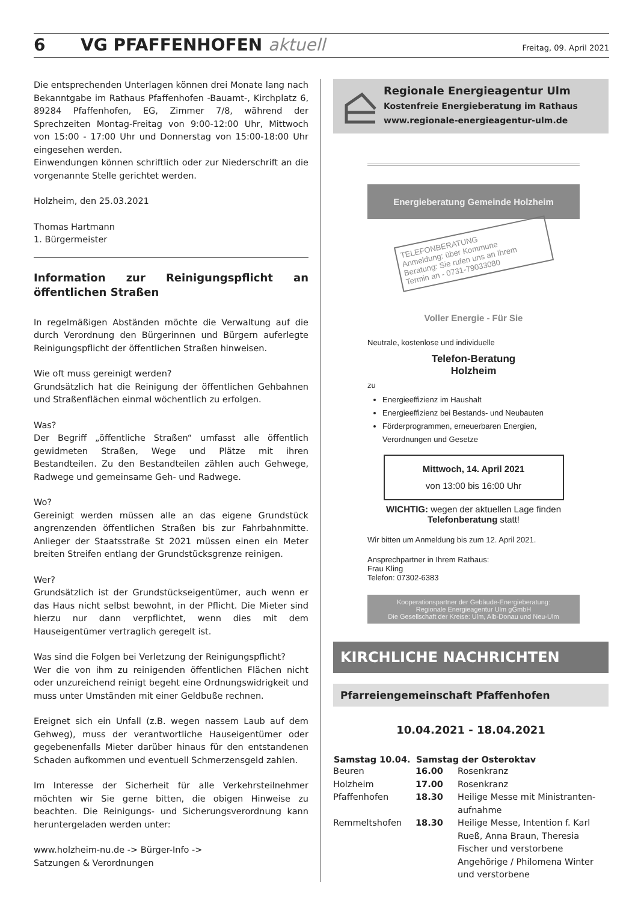6 VG PFAFFENHOFEN aktuell Freitag, 09. April 2021
Die entsprechenden Unterlagen können drei Monate lang nach Bekanntgabe im Rathaus Pfaffenhofen -Bauamt-, Kirchplatz 6, 89284 Pfaffenhofen, EG, Zimmer 7/8, während der Sprechzeiten Montag-Freitag von 9:00-12:00 Uhr, Mittwoch von 15:00 - 17:00 Uhr und Donnerstag von 15:00-18:00 Uhr eingesehen werden.
Einwendungen können schriftlich oder zur Niederschrift an die vorgenannte Stelle gerichtet werden.
Holzheim, den 25.03.2021
Thomas Hartmann
1. Bürgermeister
Information zur Reinigungspflicht an öffentlichen Straßen
In regelmäßigen Abständen möchte die Verwaltung auf die durch Verordnung den Bürgerinnen und Bürgern auferlegte Reinigungspflicht der öffentlichen Straßen hinweisen.
Wie oft muss gereinigt werden?
Grundsätzlich hat die Reinigung der öffentlichen Gehbahnen und Straßenflächen einmal wöchentlich zu erfolgen.
Was?
Der Begriff „öffentliche Straßen“ umfasst alle öffentlich gewidmeten Straßen, Wege und Plätze mit ihren Bestandteilen. Zu den Bestandteilen zählen auch Gehwege, Radwege und gemeinsame Geh- und Radwege.
Wo?
Gereinigt werden müssen alle an das eigene Grundstück angrenzenden öffentlichen Straßen bis zur Fahrbahnmitte. Anlieger der Staatsstraße St 2021 müssen einen ein Meter breiten Streifen entlang der Grundstücksgrenze reinigen.
Wer?
Grundsätzlich ist der Grundstückseigentümer, auch wenn er das Haus nicht selbst bewohnt, in der Pflicht. Die Mieter sind hierzu nur dann verpflichtet, wenn dies mit dem Hauseigentümer vertraglich geregelt ist.
Was sind die Folgen bei Verletzung der Reinigungspflicht?
Wer die von ihm zu reinigenden öffentlichen Flächen nicht oder unzureichend reinigt begeht eine Ordnungswidrigkeit und muss unter Umständen mit einer Geldbuße rechnen.
Ereignet sich ein Unfall (z.B. wegen nassem Laub auf dem Gehweg), muss der verantwortliche Hauseigentümer oder gegebenenfalls Mieter darüber hinaus für den entstandenen Schaden aufkommen und eventuell Schmerzensgeld zahlen.
Im Interesse der Sicherheit für alle Verkehrsteilnehmer möchten wir Sie gerne bitten, die obigen Hinweise zu beachten. Die Reinigungs- und Sicherungsverordnung kann heruntergeladen werden unter:
www.holzheim-nu.de -> Bürger-Info ->
Satzungen & Verordnungen
Regionale Energieagentur Ulm
Kostenfreie Energieberatung im Rathaus
www.regionale-energieagentur-ulm.de
Energieberatung Gemeinde Holzheim
TELEFONBERATUNG
Anmeldung: über Kommune
Beratung: Sie rufen uns an Ihrem
Termin an - 0731-79033080
Voller Energie - Für Sie
Neutrale, kostenlose und individuelle
Telefon-Beratung
Holzheim
zu
Energieeffizienz im Haushalt
Energieeffizienz bei Bestands- und Neubauten
Förderprogrammen, erneuerbaren Energien, Verordnungen und Gesetze
Mittwoch, 14. April 2021
von 13:00 bis 16:00 Uhr
WICHTIG: wegen der aktuellen Lage finden Telefonberatung statt!
Wir bitten um Anmeldung bis zum 12. April 2021.
Ansprechpartner in Ihrem Rathaus:
Frau Kling
Telefon: 07302-6383
Kooperationspartner der Gebäude-Energieberatung:
Regionale Energieagentur Ulm gGmbH
Die Gesellschaft der Kreise: Ulm, Alb-Donau und Neu-Ulm
KIRCHLICHE NACHRICHTEN
Pfarreiengemeinschaft Pfaffenhofen
10.04.2021 - 18.04.2021
| Samstag 10.04. | Samstag der Osteroktav | |
| --- | --- | --- |
| Beuren | 16.00 | Rosenkranz |
| Holzheim | 17.00 | Rosenkranz |
| Pfaffenhofen | 18.30 | Heilige Messe mit Ministranten-aufnahme |
| Remmeltshofen | 18.30 | Heilige Messe, Intention f. Karl Rueß, Anna Braun, Theresia Fischer und verstorbene Angehörige / Philomena Winter und verstorbene |